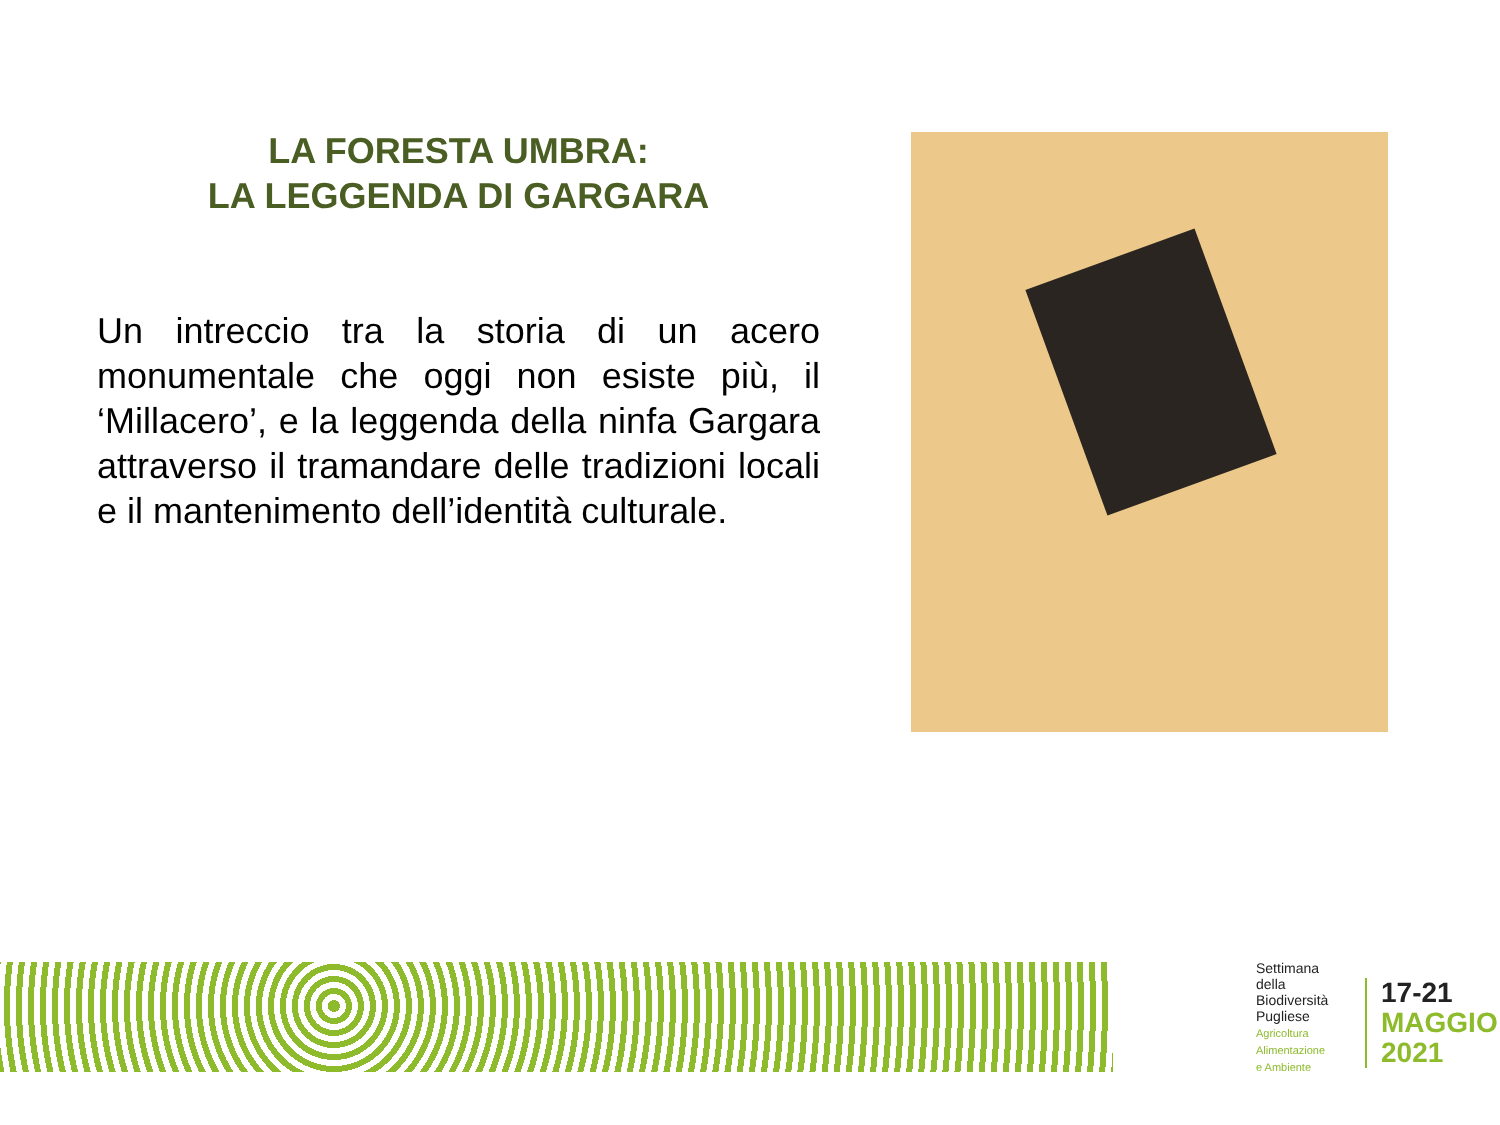LA FORESTA UMBRA:
LA LEGGENDA DI GARGARA
Un intreccio tra la storia di un acero monumentale che oggi non esiste più, il ‘Millacero’, e la leggenda della ninfa Gargara attraverso il tramandare delle tradizioni locali e il mantenimento dell’identità culturale.
Settimana
della
Biodiversità
Pugliese
Agricoltura
Alimentazione
e Ambiente
17-21
MAGGIO
2021